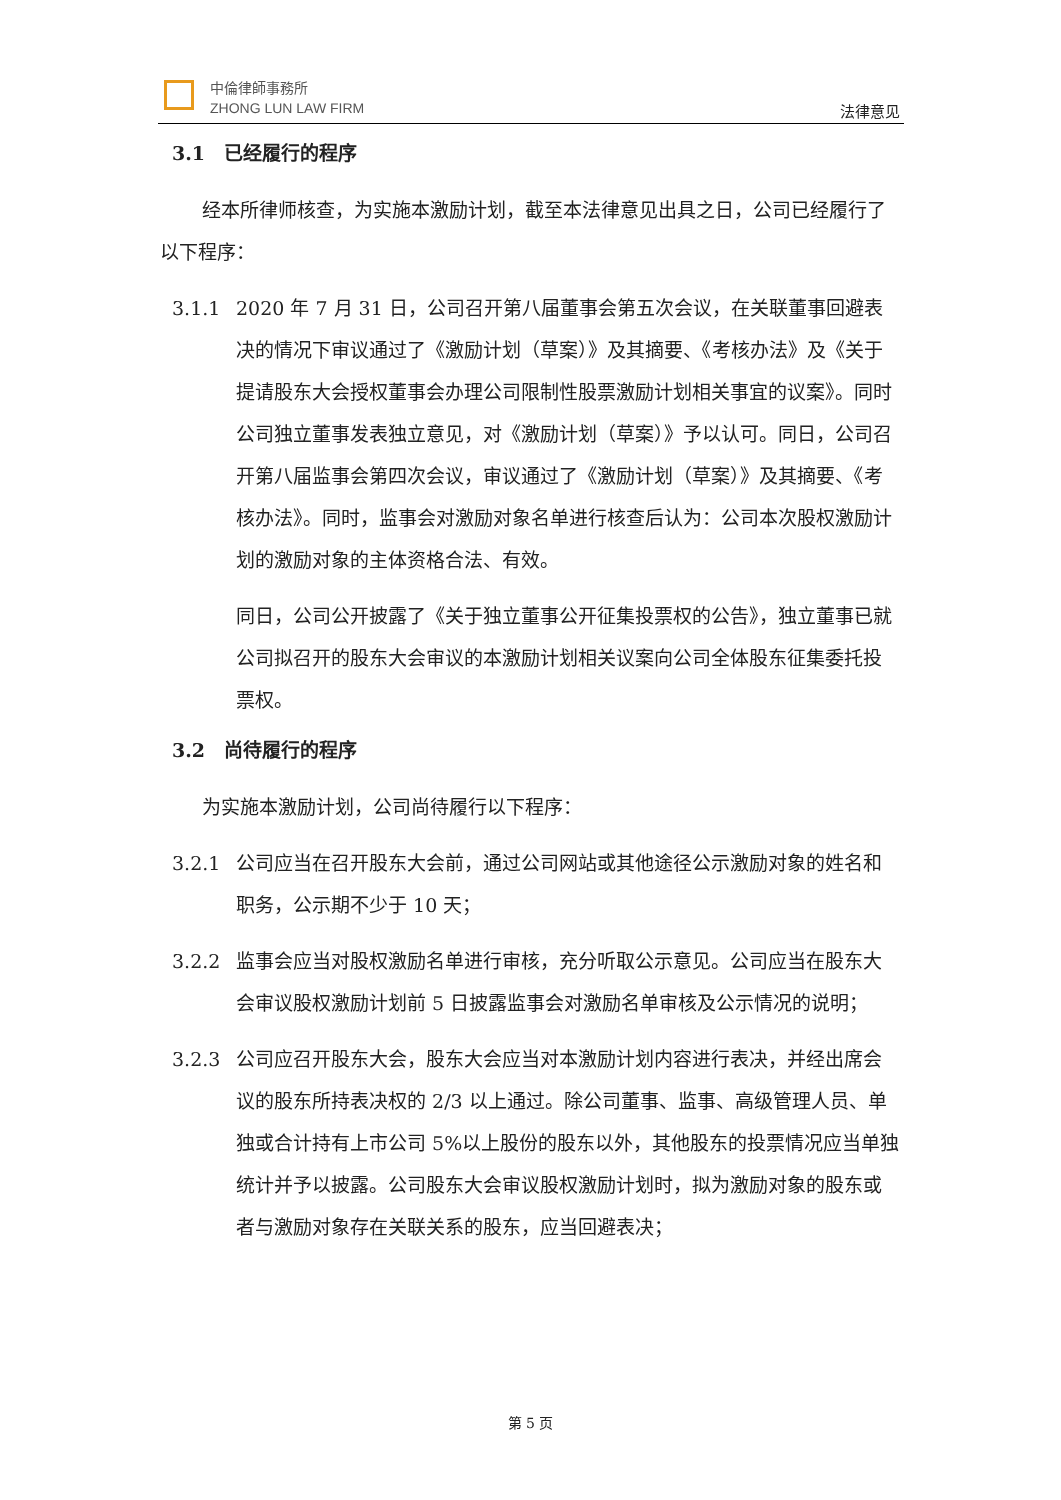中倫律師事務所
ZHONG LUN LAW FIRM
法律意见
3.1 已经履行的程序
经本所律师核查，为实施本激励计划，截至本法律意见出具之日，公司已经履行了以下程序：
3.1.1 2020 年 7 月 31 日，公司召开第八届董事会第五次会议，在关联董事回避表决的情况下审议通过了《激励计划（草案）》及其摘要、《考核办法》及《关于提请股东大会授权董事会办理公司限制性股票激励计划相关事宜的议案》。同时公司独立董事发表独立意见，对《激励计划（草案）》予以认可。同日，公司召开第八届监事会第四次会议，审议通过了《激励计划（草案）》及其摘要、《考核办法》。同时，监事会对激励对象名单进行核查后认为：公司本次股权激励计划的激励对象的主体资格合法、有效。
同日，公司公开披露了《关于独立董事公开征集投票权的公告》，独立董事已就公司拟召开的股东大会审议的本激励计划相关议案向公司全体股东征集委托投票权。
3.2 尚待履行的程序
为实施本激励计划，公司尚待履行以下程序：
3.2.1 公司应当在召开股东大会前，通过公司网站或其他途径公示激励对象的姓名和职务，公示期不少于 10 天；
3.2.2 监事会应当对股权激励名单进行审核，充分听取公示意见。公司应当在股东大会审议股权激励计划前 5 日披露监事会对激励名单审核及公示情况的说明；
3.2.3 公司应召开股东大会，股东大会应当对本激励计划内容进行表决，并经出席会议的股东所持表决权的 2/3 以上通过。除公司董事、监事、高级管理人员、单独或合计持有上市公司 5%以上股份的股东以外，其他股东的投票情况应当单独统计并予以披露。公司股东大会审议股权激励计划时，拟为激励对象的股东或者与激励对象存在关联关系的股东，应当回避表决；
第 5 页